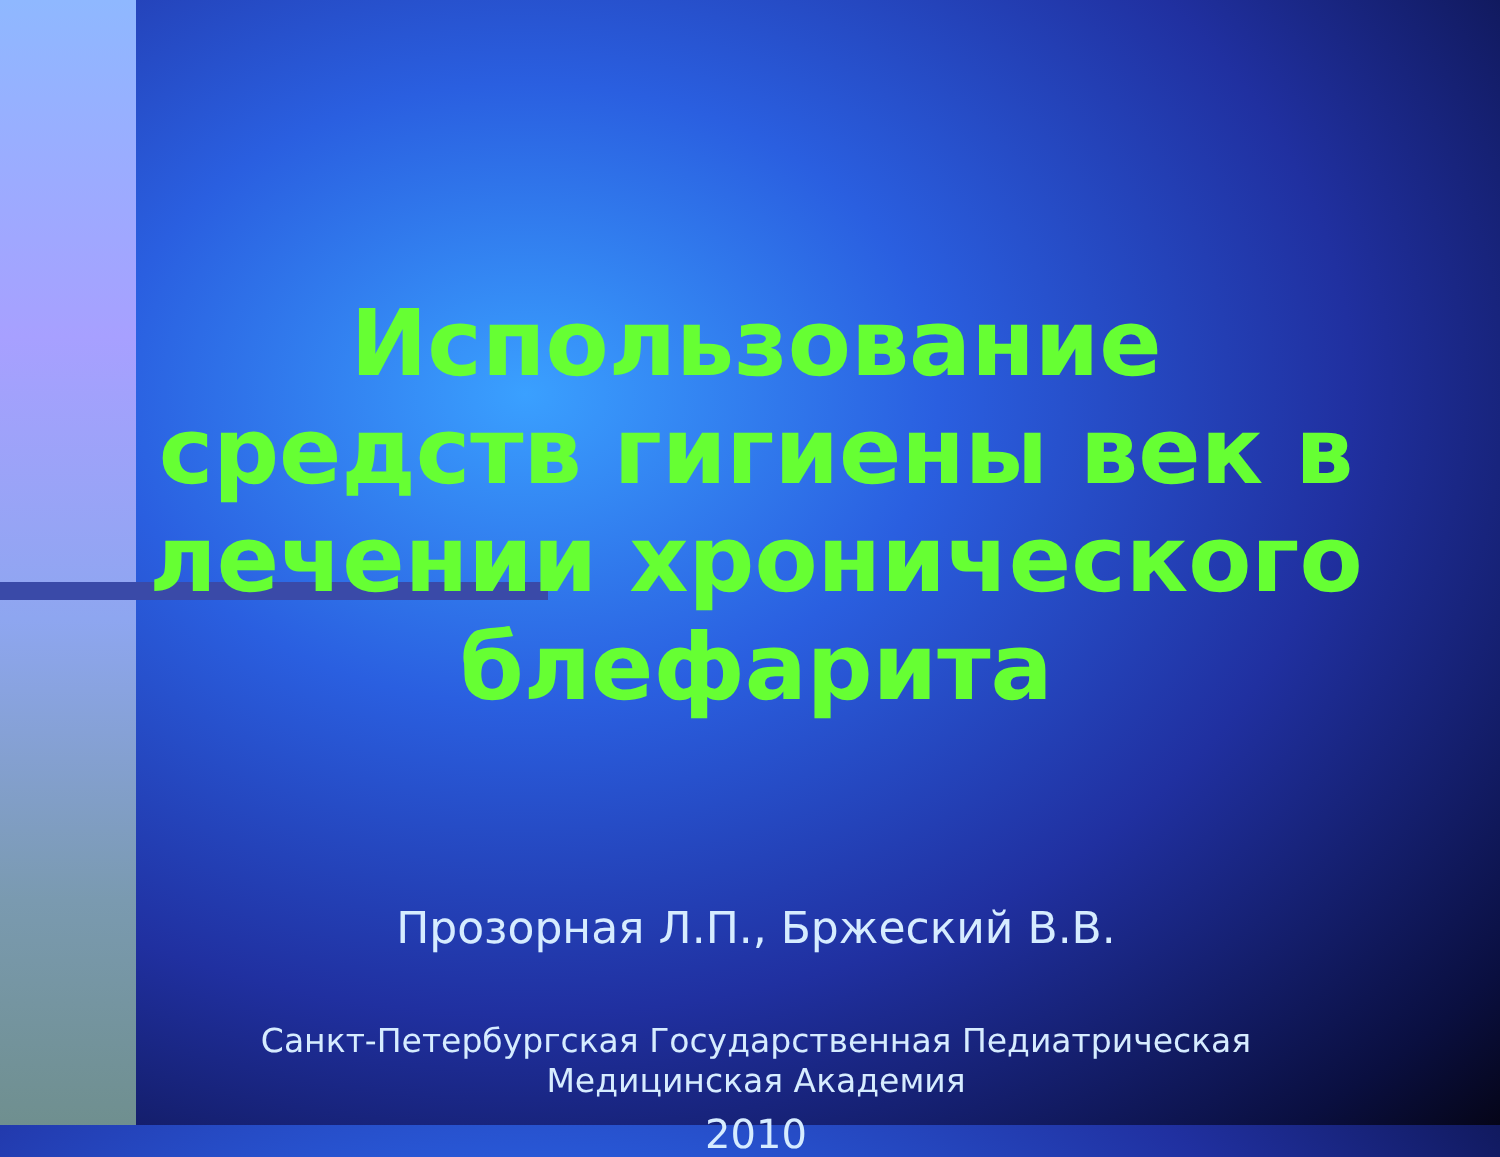Использование средств гигиены век в лечении хронического блефарита
Прозорная Л.П., Бржеский В.В.
Санкт-Петербургская Государственная Педиатрическая
Медицинская Академия
2010